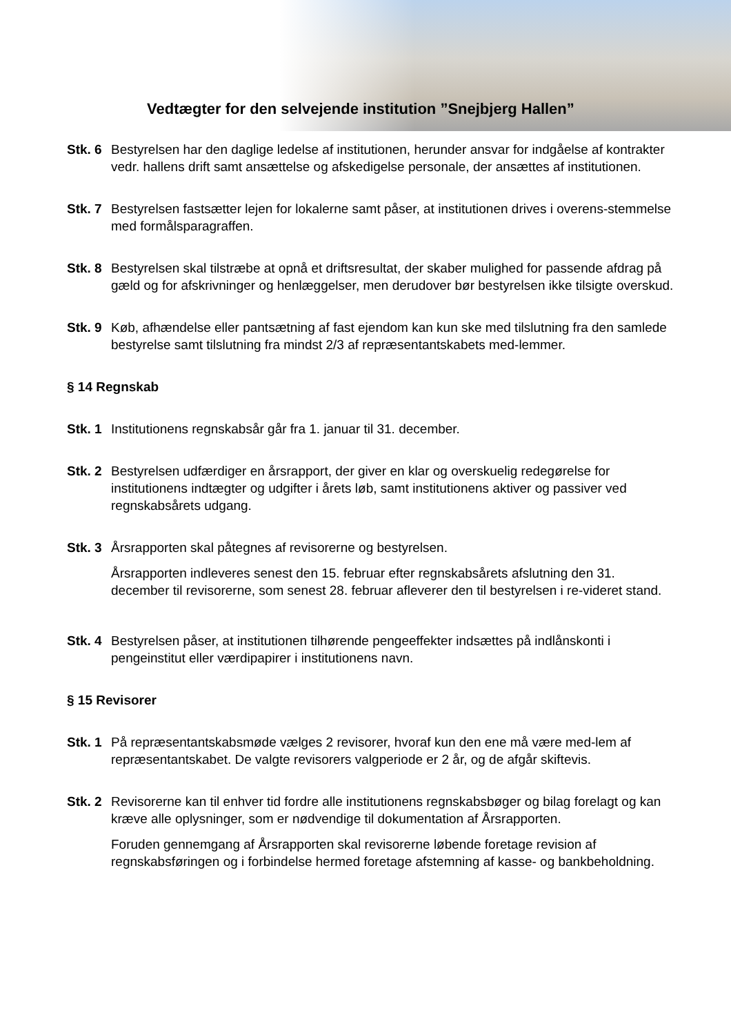Vedtægter for den selvejende institution ”Snejbjerg Hallen”
Stk. 6
Bestyrelsen har den daglige ledelse af institutionen, herunder ansvar for indgåelse af kontrakter vedr. hallens drift samt ansættelse og afskedigelse personale, der ansættes af institutionen.
Stk. 7
Bestyrelsen fastsætter lejen for lokalerne samt påser, at institutionen drives i overens-stemmelse med formålsparagraffen.
Stk. 8
Bestyrelsen skal tilstræbe at opnå et driftsresultat, der skaber mulighed for passende afdrag på gæld og for afskrivninger og henlæggelser, men derudover bør bestyrelsen ikke tilsigte overskud.
Stk. 9
Køb, afhændelse eller pantsætning af fast ejendom kan kun ske med tilslutning fra den samlede bestyrelse samt tilslutning fra mindst 2/3 af repræsentantskabets med-lemmer.
§ 14 Regnskab
Stk. 1
Institutionens regnskabsår går fra 1. januar til 31. december.
Stk. 2
Bestyrelsen udfærdiger en årsrapport, der giver en klar og overskuelig redegørelse for institutionens indtægter og udgifter i årets løb, samt institutionens aktiver og passiver ved regnskabsårets udgang.
Stk. 3
Årsrapporten skal påtegnes af revisorerne og bestyrelsen.
Årsrapporten indleveres senest den 15. februar efter regnskabsårets afslutning den 31. december til revisorerne, som senest 28. februar afleverer den til bestyrelsen i re-videret stand.
Stk. 4
Bestyrelsen påser, at institutionen tilhørende pengeeffekter indsættes på indlånskonti i pengeinstitut eller værdipapirer i institutionens navn.
§ 15 Revisorer
Stk. 1
På repræsentantskabsmøde vælges 2 revisorer, hvoraf kun den ene må være med-lem af repræsentantskabet. De valgte revisorers valgperiode er 2 år, og de afgår skiftevis.
Stk. 2
Revisorerne kan til enhver tid fordre alle institutionens regnskabsbøger og bilag forelagt og kan kræve alle oplysninger, som er nødvendige til dokumentation af Årsrapporten.
Foruden gennemgang af Årsrapporten skal revisorerne løbende foretage revision af regnskabsføringen og i forbindelse hermed foretage afstemning af kasse- og bankbeholdning.